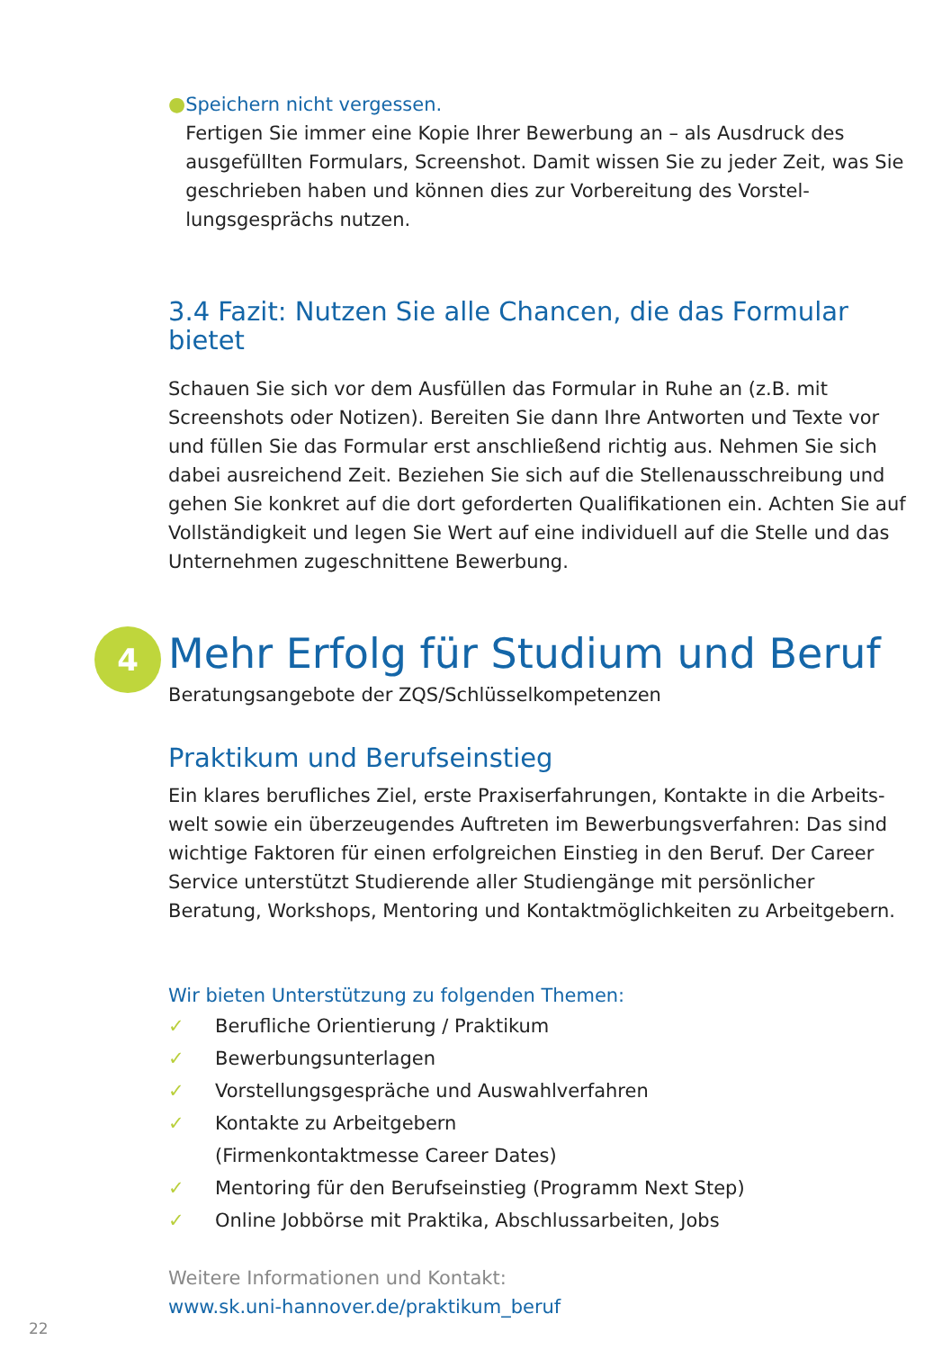● Speichern nicht vergessen.
Fertigen Sie immer eine Kopie Ihrer Bewerbung an – als Ausdruck des ausgefüllten Formulars, Screenshot. Damit wissen Sie zu jeder Zeit, was Sie geschrieben haben und können dies zur Vorbereitung des Vorstel­lungsgesprächs nutzen.
3.4 Fazit: Nutzen Sie alle Chancen, die das Formular bietet
Schauen Sie sich vor dem Ausfüllen das Formular in Ruhe an (z.B. mit Screenshots oder Notizen). Bereiten Sie dann Ihre Antworten und Texte vor und füllen Sie das Formular erst anschließend richtig aus. Nehmen Sie sich dabei ausreichend Zeit. Beziehen Sie sich auf die Stellenausschreibung und gehen Sie konkret auf die dort geforderten Qualifikationen ein. Achten Sie auf Vollständigkeit und legen Sie Wert auf eine individuell auf die Stelle und das Unternehmen zugeschnittene Bewerbung.
4
Mehr Erfolg für Studium und Beruf
Beratungsangebote der ZQS/Schlüsselkompetenzen
Praktikum und Berufseinstieg
Ein klares berufliches Ziel, erste Praxiserfahrungen, Kontakte in die Arbeits­welt sowie ein überzeugendes Auftreten im Bewerbungsverfahren: Das sind wichtige Faktoren für einen erfolgreichen Einstieg in den Beruf. Der Career Service unterstützt Studierende aller Studiengänge mit persönlicher Beratung, Workshops, Mentoring und Kontaktmöglichkeiten zu Arbeitgebern.
Wir bieten Unterstützung zu folgenden Themen:
✓ Berufliche Orientierung / Praktikum
✓ Bewerbungsunterlagen
✓ Vorstellungsgespräche und Auswahlverfahren
✓ Kontakte zu Arbeitgebern
(Firmenkontaktmesse Career Dates)
✓ Mentoring für den Berufseinstieg (Programm Next Step)
✓ Online Jobbörse mit Praktika, Abschlussarbeiten, Jobs
Weitere Informationen und Kontakt:
www.sk.uni-hannover.de/praktikum_beruf
22